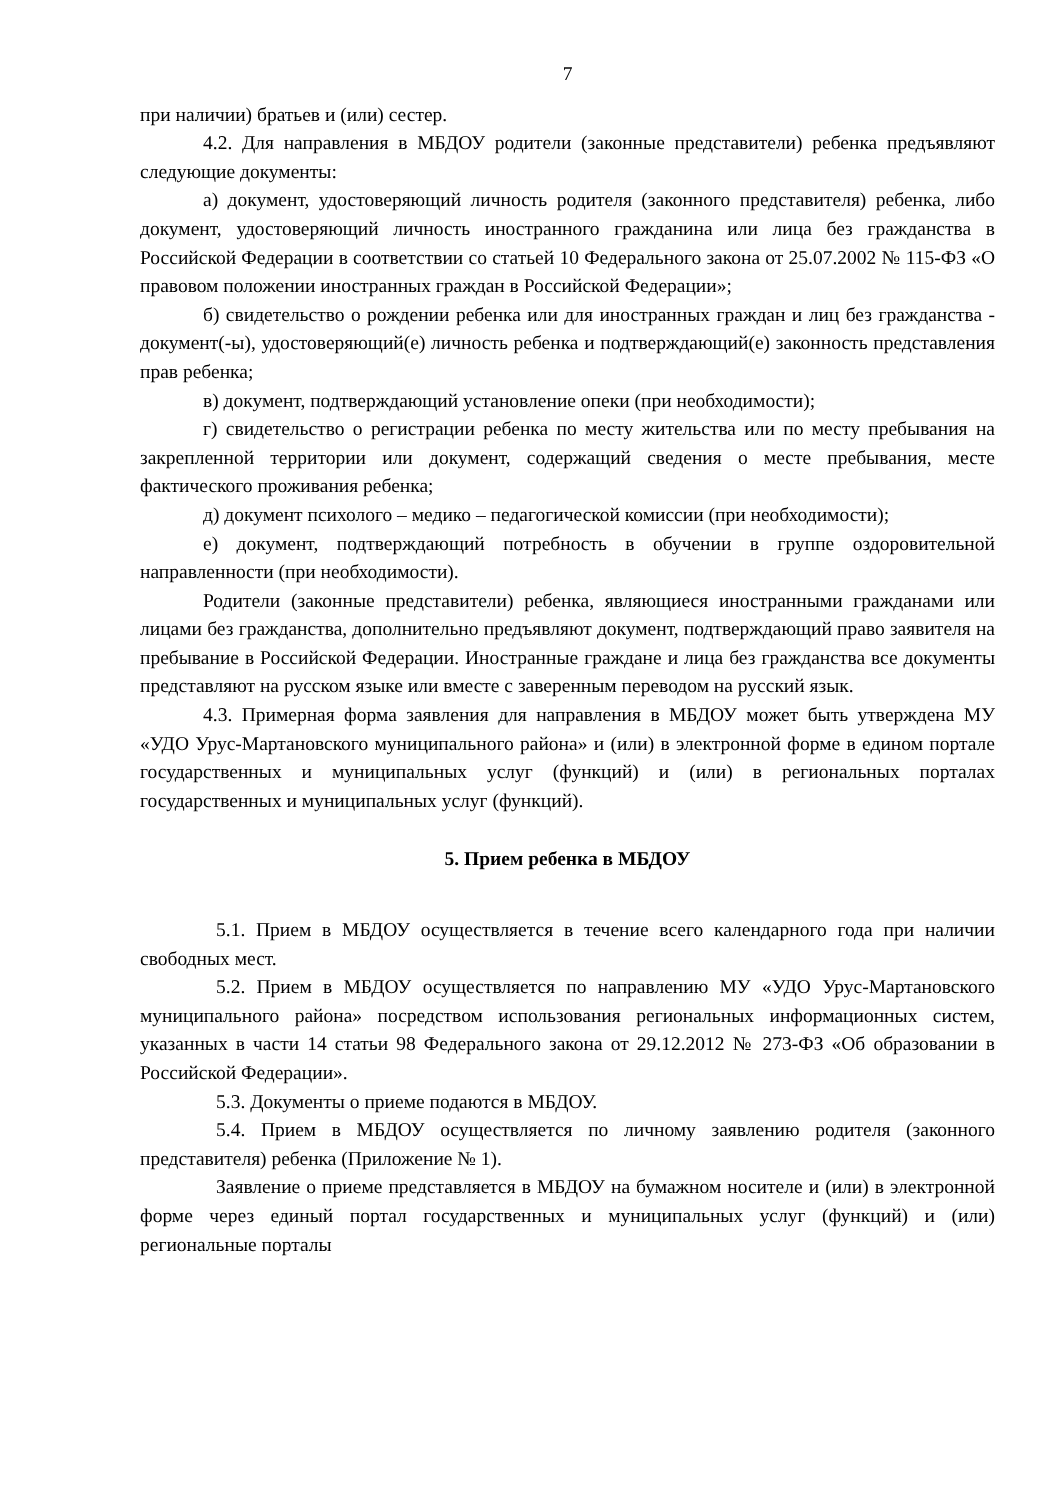7
при наличии) братьев и (или) сестер.
4.2. Для направления в МБДОУ родители (законные представители) ребенка предъявляют следующие документы:
а) документ, удостоверяющий личность родителя (законного представителя) ребенка, либо документ, удостоверяющий личность иностранного гражданина или лица без гражданства в Российской Федерации в соответствии со статьей 10 Федерального закона от 25.07.2002 № 115-ФЗ «О правовом положении иностранных граждан в Российской Федерации»;
б) свидетельство о рождении ребенка или для иностранных граждан и лиц без гражданства - документ(-ы), удостоверяющий(е) личность ребенка и подтверждающий(е) законность представления прав ребенка;
в) документ, подтверждающий установление опеки (при необходимости);
г) свидетельство о регистрации ребенка по месту жительства или по месту пребывания на закрепленной территории или документ, содержащий сведения о месте пребывания, месте фактического проживания ребенка;
д) документ психолого – медико – педагогической комиссии (при необходимости);
е) документ, подтверждающий потребность в обучении в группе оздоровительной направленности (при необходимости).
Родители (законные представители) ребенка, являющиеся иностранными гражданами или лицами без гражданства, дополнительно предъявляют документ, подтверждающий право заявителя на пребывание в Российской Федерации. Иностранные граждане и лица без гражданства все документы представляют на русском языке или вместе с заверенным переводом на русский язык.
4.3. Примерная форма заявления для направления в МБДОУ может быть утверждена МУ «УДО Урус-Мартановского муниципального района» и (или) в электронной форме в едином портале государственных и муниципальных услуг (функций) и (или) в региональных порталах государственных и муниципальных услуг (функций).
5. Прием ребенка в МБДОУ
5.1. Прием в МБДОУ осуществляется в течение всего календарного года при наличии свободных мест.
5.2. Прием в МБДОУ осуществляется по направлению МУ «УДО Урус-Мартановского муниципального района» посредством использования региональных информационных систем, указанных в части 14 статьи 98 Федерального закона от 29.12.2012 № 273-ФЗ «Об образовании в Российской Федерации».
5.3. Документы о приеме подаются в МБДОУ.
5.4. Прием в МБДОУ осуществляется по личному заявлению родителя (законного представителя) ребенка (Приложение № 1).
Заявление о приеме представляется в МБДОУ на бумажном носителе и (или) в электронной форме через единый портал государственных и муниципальных услуг (функций) и (или) региональные порталы